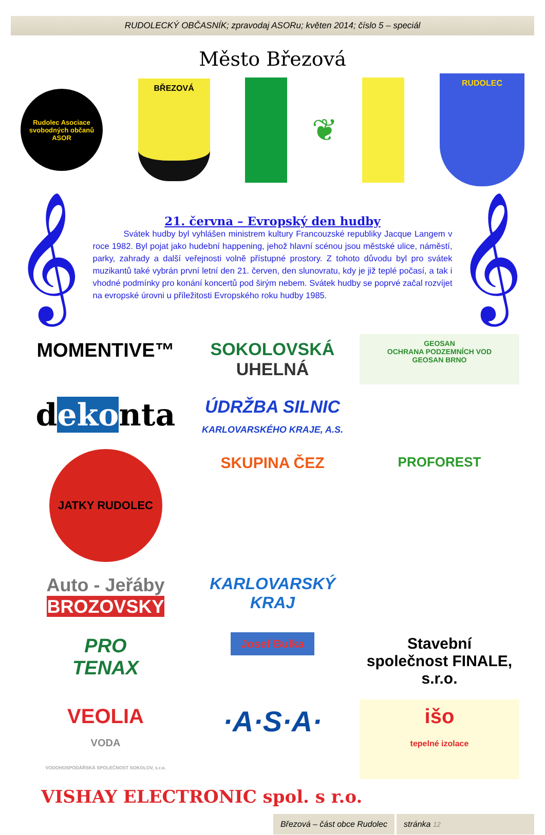RUDOLECKÝ OBČASNÍK; zpravodaj ASORu; květen 2014; číslo 5 – speciál
Město Březová
Rudolec Asociace svobodných občanů ASOR
BŘEZOVÁ
❦
RUDOLEC
𝄞
21. června – Evropský den hudby
Svátek hudby byl vyhlášen ministrem kultury Francouzské republiky Jacque Langem v roce 1982. Byl pojat jako hudební happening, jehož hlavní scénou jsou městské ulice, náměstí, parky, zahrady a další veřejnosti volně přístupné prostory. Z tohoto důvodu byl pro svátek muzikantů také vybrán první letní den 21. červen, den slunovratu, kdy je již teplé počasí, a tak i vhodné podmínky pro konání koncertů pod širým nebem. Svátek hudby se poprvé začal rozvíjet na evropské úrovni u příležitosti Evropského roku hudby 1985.
𝄞
MOMENTIVE™
SOKOLOVSKÁ
UHELNÁ
GEOSAN
OCHRANA PODZEMNÍCH VOD
GEOSAN BRNO
dekonta
ÚDRŽBA SILNIC
KARLOVARSKÉHO KRAJE, A.S.
JATKY RUDOLEC
SKUPINA ČEZ
PROFOREST
Auto - Jeřáby
BROZOVSKY
KARLOVARSKÝ
KRAJ
PRO
TENAX
Josef Bulka
Stavební společnost FINALE, s.r.o.
VEOLIA
VODA
VODOHOSPODÁŘSKÁ SPOLEČNOST SOKOLOV, s.r.o.
·A·S·A·
išo
tepelné izolace
VISHAY ELECTRONIC spol. s r.o.
Březová – část obce Rudolec stránka 12